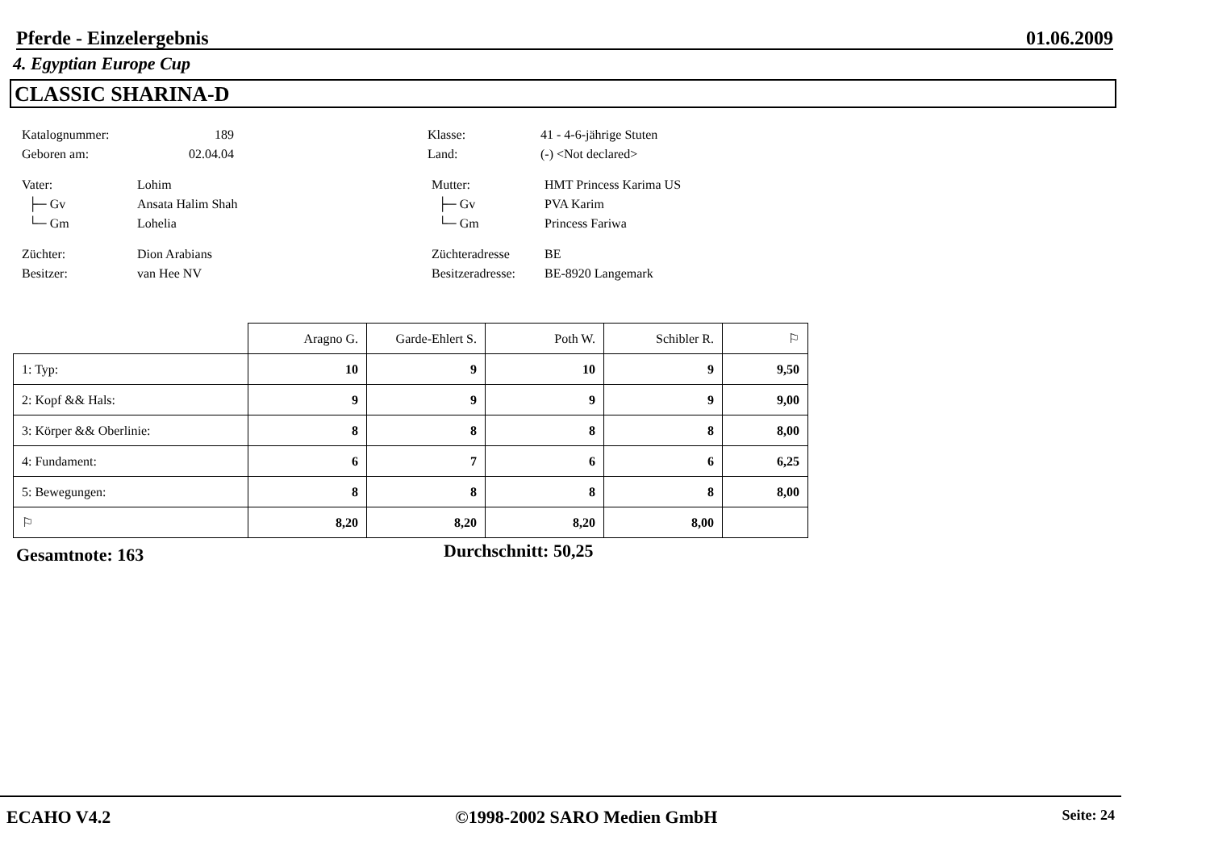Pferde - Einzelergebnis 01.06.2009
4. Egyptian Europe Cup
CLASSIC SHARINA-D
Katalognummer: 189 Klasse: 41 - 4-6-jährige Stuten
Geboren am: 02.04.04 Land: (-) <Not declared>
Vater: Lohim Mutter: HMT Princess Karima US
├─ Gv Ansata Halim Shah ├─ Gv PVA Karim
└─ Gm Lohelia └─ Gm Princess Fariwa
Züchter: Dion Arabians Züchteradresse BE
Besitzer: van Hee NV Besitzeradresse: BE-8920 Langemark
| | Aragno G. | Garde-Ehlert S. | Poth W. | Schibler R. | ⚐ |
| --- | --- | --- | --- | --- | --- |
| 1: Typ: | 10 | 9 | 10 | 9 | 9,50 |
| 2: Kopf && Hals: | 9 | 9 | 9 | 9 | 9,00 |
| 3: Körper && Oberlinie: | 8 | 8 | 8 | 8 | 8,00 |
| 4: Fundament: | 6 | 7 | 6 | 6 | 6,25 |
| 5: Bewegungen: | 8 | 8 | 8 | 8 | 8,00 |
| ⚐ | 8,20 | 8,20 | 8,20 | 8,00 | |
Gesamtnote: 163 Durchschnitt: 50,25
ECAHO V4.2 ©1998-2002 SARO Medien GmbH Seite: 24